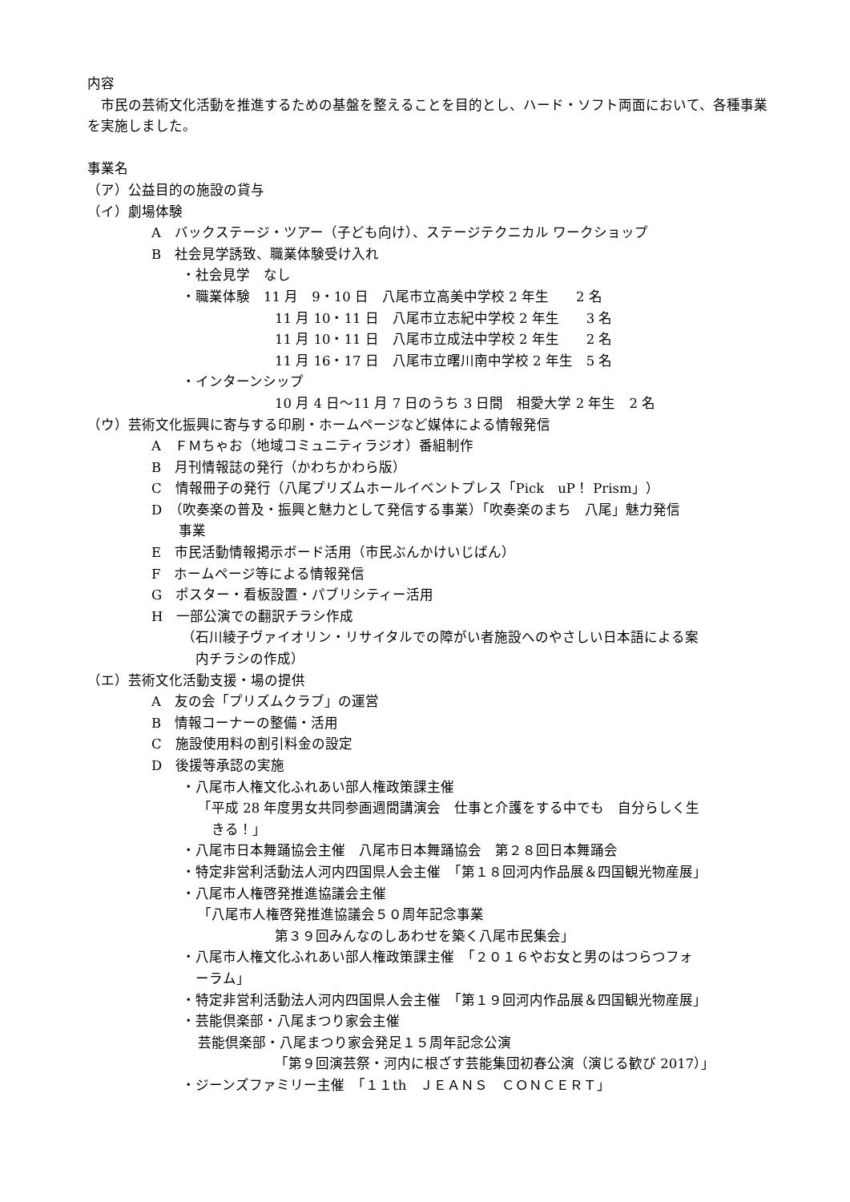内容
　市民の芸術文化活動を推進するための基盤を整えることを目的とし、ハード・ソフト両面において、各種事業を実施しました。
事業名
（ア）公益目的の施設の貸与
（イ）劇場体験
A　バックステージ・ツアー（子ども向け）、ステージテクニカル ワークショップ
B　社会見学誘致、職業体験受け入れ
・社会見学　なし
・職業体験　11 月　9・10 日　八尾市立高美中学校 2 年生　　2 名
11 月 10・11 日　八尾市立志紀中学校 2 年生　　3 名
11 月 10・11 日　八尾市立成法中学校 2 年生　　2 名
11 月 16・17 日　八尾市立曙川南中学校 2 年生　5 名
・インターンシップ
10 月 4 日～11 月 7 日のうち 3 日間　相愛大学 2 年生　2 名
（ウ）芸術文化振興に寄与する印刷・ホームページなど媒体による情報発信
A　ＦＭちゃお（地域コミュニティラジオ）番組制作
B　月刊情報誌の発行（かわちかわら版）
C　情報冊子の発行（八尾プリズムホールイベントプレス「Pick　uP！ Prism」）
D　（吹奏楽の普及・振興と魅力として発信する事業）「吹奏楽のまち　八尾」魅力発信
　　事業
E　市民活動情報掲示ボード活用（市民ぶんかけいじばん）
F　ホームページ等による情報発信
G　ポスター・看板設置・パブリシティー活用
H　一部公演での翻訳チラシ作成
（石川綾子ヴァイオリン・リサイタルでの障がい者施設へのやさしい日本語による案
　内チラシの作成）
（エ）芸術文化活動支援・場の提供
A　友の会「プリズムクラブ」の運営
B　情報コーナーの整備・活用
C　施設使用料の割引料金の設定
D　後援等承認の実施
・八尾市人権文化ふれあい部人権政策課主催
「平成 28 年度男女共同参画週間講演会　仕事と介護をする中でも　自分らしく生
　きる！」
・八尾市日本舞踊協会主催　八尾市日本舞踊協会　第２８回日本舞踊会
・特定非営利活動法人河内四国県人会主催　「第１８回河内作品展＆四国観光物産展」
・八尾市人権啓発推進協議会主催
「八尾市人権啓発推進協議会５０周年記念事業
第３９回みんなのしあわせを築く八尾市民集会」
・八尾市人権文化ふれあい部人権政策課主催　「２０１６やお女と男のはつらつフォ
　ーラム」
・特定非営利活動法人河内四国県人会主催　「第１９回河内作品展＆四国観光物産展」
・芸能倶楽部・八尾まつり家会主催
芸能倶楽部・八尾まつり家会発足１５周年記念公演
「第９回演芸祭・河内に根ざす芸能集団初春公演（演じる歓び 2017）」
・ジーンズファミリー主催　「１１th　ＪＥＡＮＳ　ＣＯＮＣＥＲＴ」